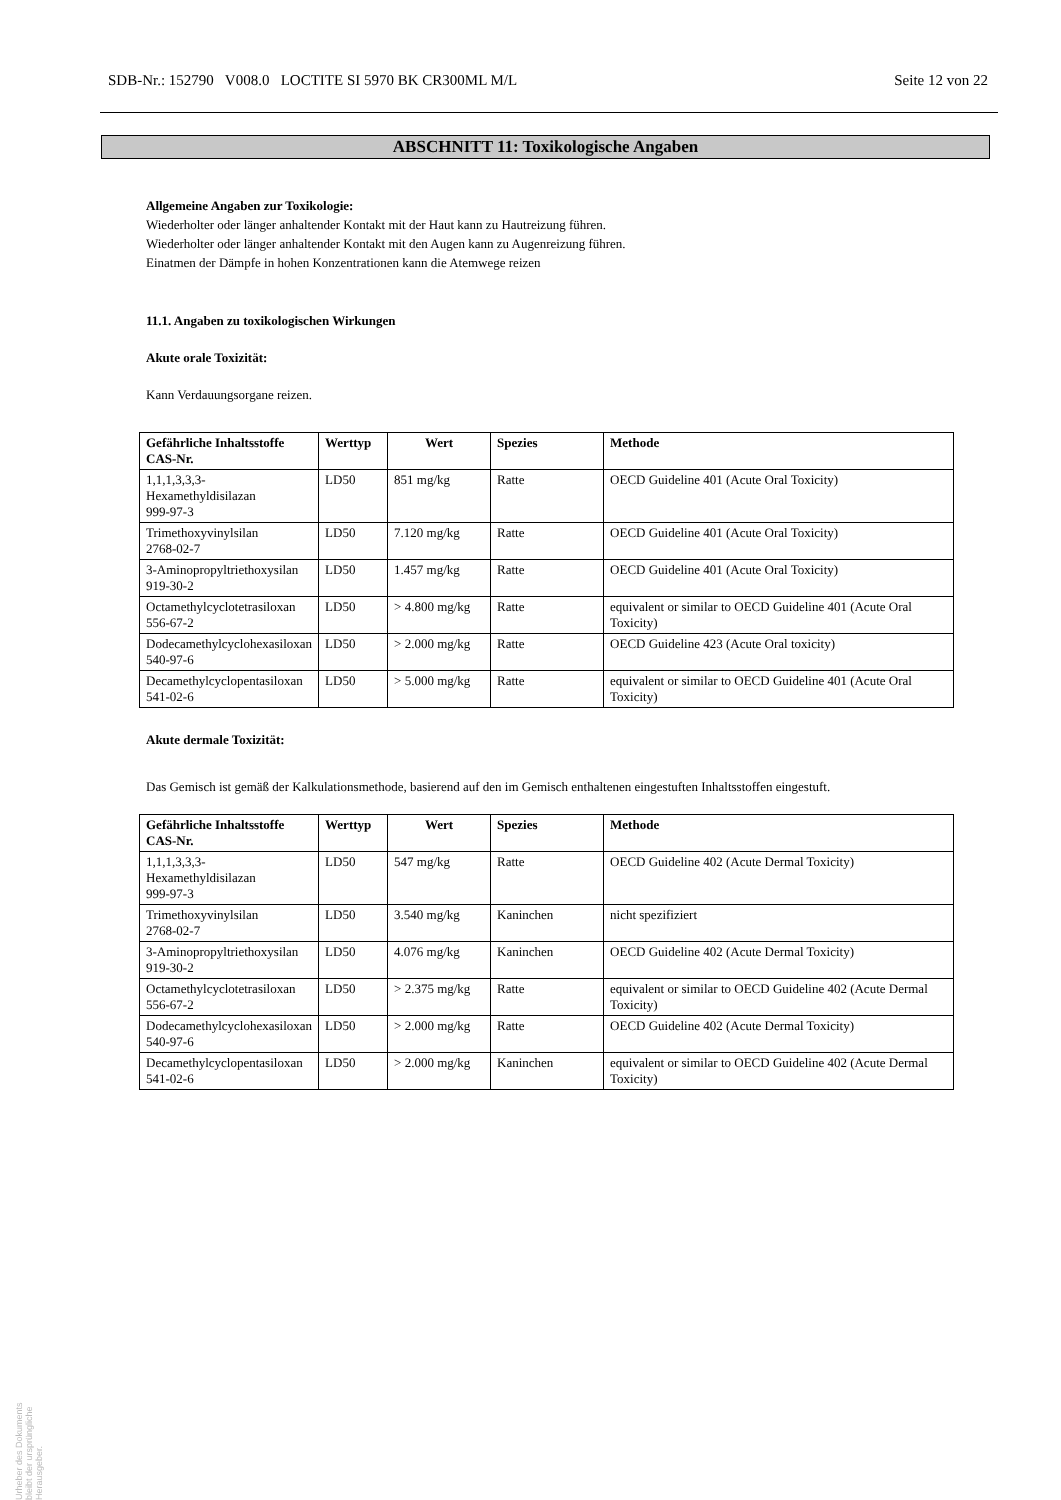SDB-Nr.: 152790 V008.0 LOCTITE SI 5970 BK CR300ML M/L Seite 12 von 22
ABSCHNITT 11: Toxikologische Angaben
Allgemeine Angaben zur Toxikologie:
Wiederholter oder länger anhaltender Kontakt mit der Haut kann zu Hautreizung führen.
Wiederholter oder länger anhaltender Kontakt mit den Augen kann zu Augenreizung führen.
Einatmen der Dämpfe in hohen Konzentrationen kann die Atemwege reizen
11.1. Angaben zu toxikologischen Wirkungen
Akute orale Toxizität:
Kann Verdauungsorgane reizen.
| Gefährliche Inhaltsstoffe CAS-Nr. | Werttyp | Wert | Spezies | Methode |
| --- | --- | --- | --- | --- |
| 1,1,1,3,3,3-Hexamethyldisilazan 999-97-3 | LD50 | 851 mg/kg | Ratte | OECD Guideline 401 (Acute Oral Toxicity) |
| Trimethoxyvinylsilan 2768-02-7 | LD50 | 7.120 mg/kg | Ratte | OECD Guideline 401 (Acute Oral Toxicity) |
| 3-Aminopropyltriethoxysilan 919-30-2 | LD50 | 1.457 mg/kg | Ratte | OECD Guideline 401 (Acute Oral Toxicity) |
| Octamethylcyclotetrasiloxan 556-67-2 | LD50 | > 4.800 mg/kg | Ratte | equivalent or similar to OECD Guideline 401 (Acute Oral Toxicity) |
| Dodecamethylcyclohexasiloxan 540-97-6 | LD50 | > 2.000 mg/kg | Ratte | OECD Guideline 423 (Acute Oral toxicity) |
| Decamethylcyclopentasiloxan 541-02-6 | LD50 | > 5.000 mg/kg | Ratte | equivalent or similar to OECD Guideline 401 (Acute Oral Toxicity) |
Akute dermale Toxizität:
Das Gemisch ist gemäß der Kalkulationsmethode, basierend auf den im Gemisch enthaltenen eingestuften Inhaltsstoffen eingestuft.
| Gefährliche Inhaltsstoffe CAS-Nr. | Werttyp | Wert | Spezies | Methode |
| --- | --- | --- | --- | --- |
| 1,1,1,3,3,3-Hexamethyldisilazan 999-97-3 | LD50 | 547 mg/kg | Ratte | OECD Guideline 402 (Acute Dermal Toxicity) |
| Trimethoxyvinylsilan 2768-02-7 | LD50 | 3.540 mg/kg | Kaninchen | nicht spezifiziert |
| 3-Aminopropyltriethoxysilan 919-30-2 | LD50 | 4.076 mg/kg | Kaninchen | OECD Guideline 402 (Acute Dermal Toxicity) |
| Octamethylcyclotetrasiloxan 556-67-2 | LD50 | > 2.375 mg/kg | Ratte | equivalent or similar to OECD Guideline 402 (Acute Dermal Toxicity) |
| Dodecamethylcyclohexasiloxan 540-97-6 | LD50 | > 2.000 mg/kg | Ratte | OECD Guideline 402 (Acute Dermal Toxicity) |
| Decamethylcyclopentasiloxan 541-02-6 | LD50 | > 2.000 mg/kg | Kaninchen | equivalent or similar to OECD Guideline 402 (Acute Dermal Toxicity) |
Urheber des Dokuments bleibt der ursprüngliche Herausgeber.